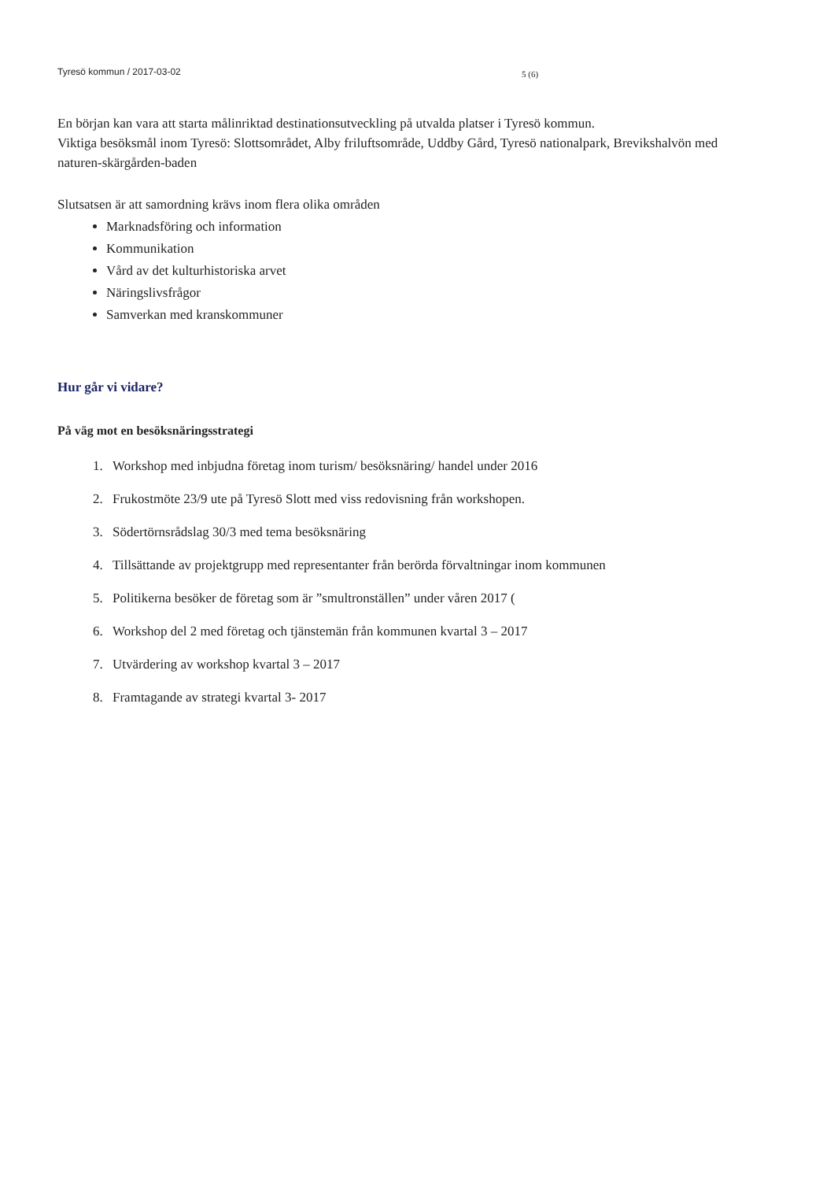Tyresö kommun / 2017-03-02
5 (6)
En början kan vara att starta målinriktad destinationsutveckling på utvalda platser i Tyresö kommun.
Viktiga besöksmål inom Tyresö: Slottsområdet, Alby friluftsområde, Uddby Gård, Tyresö nationalpark, Brevikshalvön med naturen-skärgården-baden
Slutsatsen är att samordning krävs inom flera olika områden
Marknadsföring och information
Kommunikation
Vård av det kulturhistoriska arvet
Näringslivsfrågor
Samverkan med kranskommuner
Hur går vi vidare?
På väg mot en besöksnäringsstrategi
1. Workshop med inbjudna företag inom turism/ besöksnäring/ handel under 2016
2. Frukostmöte 23/9 ute på Tyresö Slott med viss redovisning från workshopen.
3. Södertörnsrådslag 30/3 med tema besöksnäring
4. Tillsättande av projektgrupp med representanter från berörda förvaltningar inom kommunen
5. Politikerna besöker de företag som är ”smultronställen” under våren 2017 (
6. Workshop del 2 med företag och tjänstemän från kommunen kvartal 3 – 2017
7. Utvärdering av workshop kvartal 3 – 2017
8. Framtagande av strategi kvartal 3- 2017